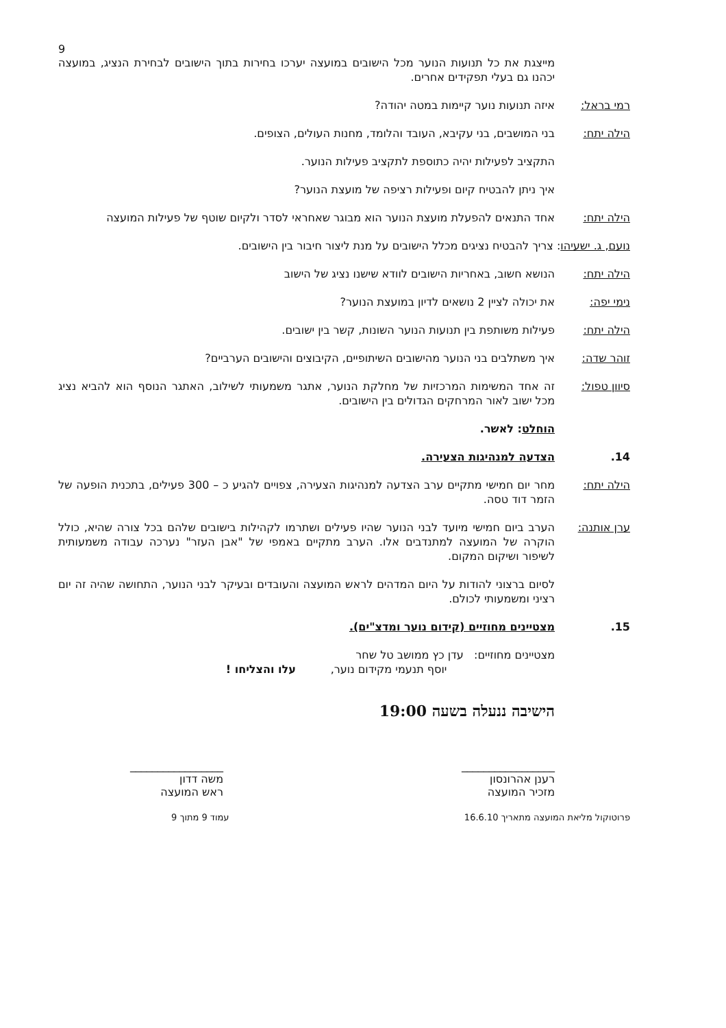9
מייצגת את כל תנועות הנוער מכל הישובים במועצה יערכו בחירות בתוך הישובים לבחירת הנציג, במועצה יכהנו גם בעלי תפקידים אחרים.
רמי בראל: איזה תנועות נוער קיימות במטה יהודה?
הילה יתח: בני המושבים, בני עקיבא, העובד והלומד, מחנות העולים, הצופים.
התקציב לפעילות יהיה כתוספת לתקציב פעילות הנוער.
איך ניתן להבטיח קיום ופעילות רציפה של מועצת הנוער?
הילה יתח: אחד התנאים להפעלת מועצת הנוער הוא מבוגר שאחראי לסדר ולקיום שוטף של פעילות המועצה
נועם, ג. ישעיהו: צריך להבטיח נציגים מכלל הישובים על מנת ליצור חיבור בין הישובים.
הילה יתח: הנושא חשוב, באחריות הישובים לוודא שישנו נציג של הישוב
נימי יפה: את יכולה לציין 2 נושאים לדיון במועצת הנוער?
הילה יתח: פעילות משותפת בין תנועות הנוער השונות, קשר בין ישובים.
זוהר שדה: איך משתלבים בני הנוער מהישובים השיתופיים, הקיבוצים והישובים הערביים?
סיוון טפול: זה אחד המשימות המרכזיות של מחלקת הנוער, אתגר משמעותי לשילוב, האתגר הנוסף הוא להביא נציג מכל ישוב לאור המרחקים הגדולים בין הישובים.
הוחלט: לאשר.
14. הצדעה למנהיגות הצעירה.
הילה יתח: מחר יום חמישי מתקיים ערב הצדעה למנהיגות הצעירה, צפויים להגיע כ – 300 פעילים, בתכנית הופעה של הזמר דוד טסה.
ערן אותנה: הערב ביום חמישי מיועד לבני הנוער שהיו פעילים ושתרמו לקהילות בישובים שלהם בכל צורה שהיא, כולל הוקרה של המועצה למתנדבים אלו. הערב מתקיים באמפי של "אבן העזר" נערכה עבודה משמעותית לשיפור ושיקום המקום.
לסיום ברצוני להודות על היום המדהים לראש המועצה והעובדים ובעיקר לבני הנוער, התחושה שהיה זה יום רציני ומשמעותי לכולם.
15. מצטיינים מחוזיים (קידום נוער ומדצ"ים).
מצטיינים מחוזיים: עדן כץ ממושב טל שחר
יוסף תנעמי מקידום נוער, עלו והצליחו !
הישיבה ננעלה בשעה 19:00
_________________
רענן אהרונסון
מזכיר המועצה
_________________
משה דדון
ראש המועצה
פרוטוקול מליאת המועצה מתאריך 16.6.10 עמוד 9 מתוך 9